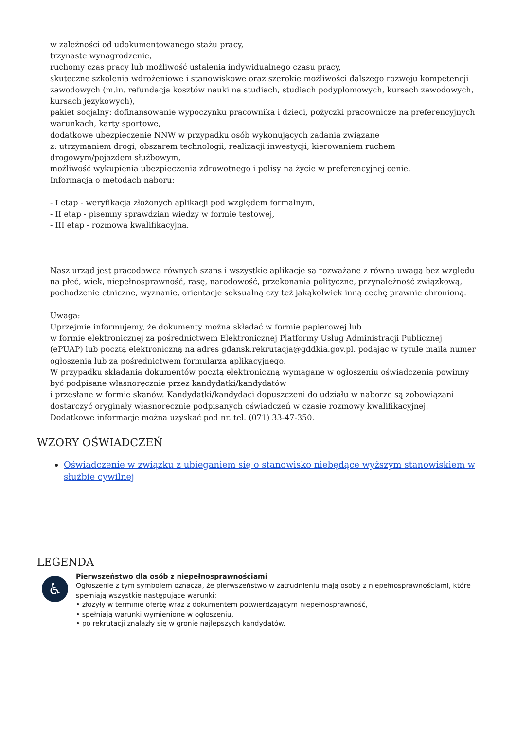w zależności od udokumentowanego stażu pracy,
trzynaste wynagrodzenie,
ruchomy czas pracy lub możliwość ustalenia indywidualnego czasu pracy,
skuteczne szkolenia wdrożeniowe i stanowiskowe oraz szerokie możliwości dalszego rozwoju kompetencji zawodowych (m.in. refundacja kosztów nauki na studiach, studiach podyplomowych, kursach zawodowych, kursach językowych),
pakiet socjalny: dofinansowanie wypoczynku pracownika i dzieci, pożyczki pracownicze na preferencyjnych warunkach, karty sportowe,
dodatkowe ubezpieczenie NNW w przypadku osób wykonujących zadania związane
z: utrzymaniem drogi, obszarem technologii, realizacji inwestycji, kierowaniem ruchem drogowym/pojazdem służbowym,
możliwość wykupienia ubezpieczenia zdrowotnego i polisy na życie w preferencyjnej cenie,
Informacja o metodach naboru:
- I etap - weryfikacja złożonych aplikacji pod względem formalnym,
- II etap - pisemny sprawdzian wiedzy w formie testowej,
- III etap - rozmowa kwalifikacyjna.
Nasz urząd jest pracodawcą równych szans i wszystkie aplikacje są rozważane z równą uwagą bez względu na płeć, wiek, niepełnosprawność, rasę, narodowość, przekonania polityczne, przynależność związkową, pochodzenie etniczne, wyznanie, orientacje seksualną czy też jakąkolwiek inną cechę prawnie chronioną.
Uwaga:
Uprzejmie informujemy, że dokumenty można składać w formie papierowej lub
w formie elektronicznej za pośrednictwem Elektronicznej Platformy Usług Administracji Publicznej (ePUAP) lub pocztą elektroniczną na adres gdansk.rekrutacja@gddkia.gov.pl. podając w tytule maila numer ogłoszenia lub za pośrednictwem formularza aplikacyjnego.
W przypadku składania dokumentów pocztą elektroniczną wymagane w ogłoszeniu oświadczenia powinny być podpisane własnoręcznie przez kandydatki/kandydatów
i przesłane w formie skanów. Kandydatki/kandydaci dopuszczeni do udziału w naborze są zobowiązani dostarczyć oryginały własnoręcznie podpisanych oświadczeń w czasie rozmowy kwalifikacyjnej.
Dodatkowe informacje można uzyskać pod nr. tel. (071) 33-47-350.
WZORY OŚWIADCZEŃ
Oświadczenie w związku z ubieganiem się o stanowisko niebędące wyższym stanowiskiem w służbie cywilnej
LEGENDA
♿
Pierwszeństwo dla osób z niepełnosprawnościami
Ogłoszenie z tym symbolem oznacza, że pierwszeństwo w zatrudnieniu mają osoby z niepełnosprawnościami, które spełniają wszystkie następujące warunki:
• złożyły w terminie ofertę wraz z dokumentem potwierdzającym niepełnosprawność,
• spełniają warunki wymienione w ogłoszeniu,
• po rekrutacji znalazły się w gronie najlepszych kandydatów.